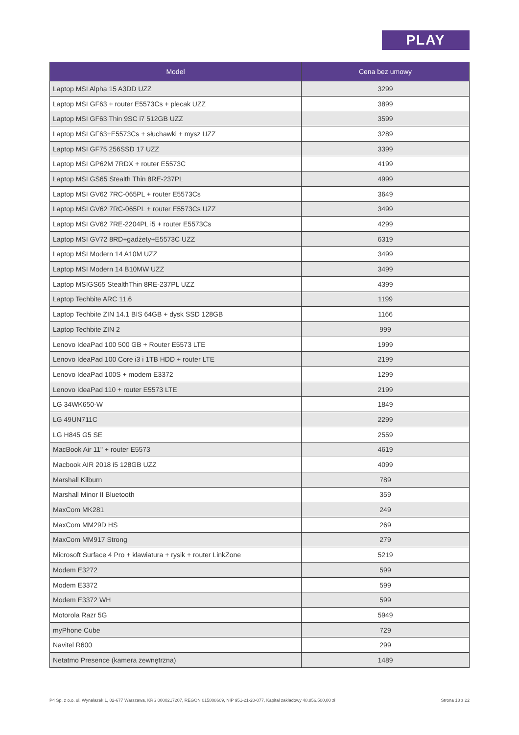PLAY
| Model | Cena bez umowy |
| --- | --- |
| Laptop MSI Alpha 15 A3DD UZZ | 3299 |
| Laptop MSI GF63 + router E5573Cs + plecak UZZ | 3899 |
| Laptop MSI GF63 Thin 9SC i7 512GB UZZ | 3599 |
| Laptop MSI GF63+E5573Cs + słuchawki + mysz UZZ | 3289 |
| Laptop MSI GF75 256SSD 17 UZZ | 3399 |
| Laptop MSI GP62M 7RDX + router E5573C | 4199 |
| Laptop MSI GS65 Stealth Thin 8RE-237PL | 4999 |
| Laptop MSI GV62 7RC-065PL + router E5573Cs | 3649 |
| Laptop MSI GV62 7RC-065PL + router E5573Cs UZZ | 3499 |
| Laptop MSI GV62 7RE-2204PL i5 + router E5573Cs | 4299 |
| Laptop MSI GV72 8RD+gadżety+E5573C UZZ | 6319 |
| Laptop MSI Modern 14 A10M UZZ | 3499 |
| Laptop MSI Modern 14 B10MW UZZ | 3499 |
| Laptop MSIGS65 StealthThin 8RE-237PL UZZ | 4399 |
| Laptop Techbite ARC 11.6 | 1199 |
| Laptop Techbite ZIN 14.1 BIS 64GB + dysk SSD 128GB | 1166 |
| Laptop Techbite ZIN 2 | 999 |
| Lenovo IdeaPad 100 500 GB + Router E5573 LTE | 1999 |
| Lenovo IdeaPad 100 Core i3 i 1TB HDD + router LTE | 2199 |
| Lenovo IdeaPad 100S + modem E3372 | 1299 |
| Lenovo IdeaPad 110 + router E5573 LTE | 2199 |
| LG 34WK650-W | 1849 |
| LG 49UN711C | 2299 |
| LG H845 G5 SE | 2559 |
| MacBook Air 11" + router E5573 | 4619 |
| Macbook AIR 2018 i5 128GB UZZ | 4099 |
| Marshall Kilburn | 789 |
| Marshall Minor II Bluetooth | 359 |
| MaxCom MK281 | 249 |
| MaxCom MM29D HS | 269 |
| MaxCom MM917 Strong | 279 |
| Microsoft Surface 4 Pro + klawiatura + rysik + router LinkZone | 5219 |
| Modem E3272 | 599 |
| Modem E3372 | 599 |
| Modem E3372 WH | 599 |
| Motorola Razr 5G | 5949 |
| myPhone Cube | 729 |
| Navitel R600 | 299 |
| Netatmo Presence (kamera zewnętrzna) | 1489 |
P4 Sp. z o.o. ul. Wynalazek 1, 02-677 Warszawa, KRS 0000217207, REGON 015808609, NIP 951-21-20-077, Kapitał zakładowy 48.856.500,00 zł Strona 18 z 22